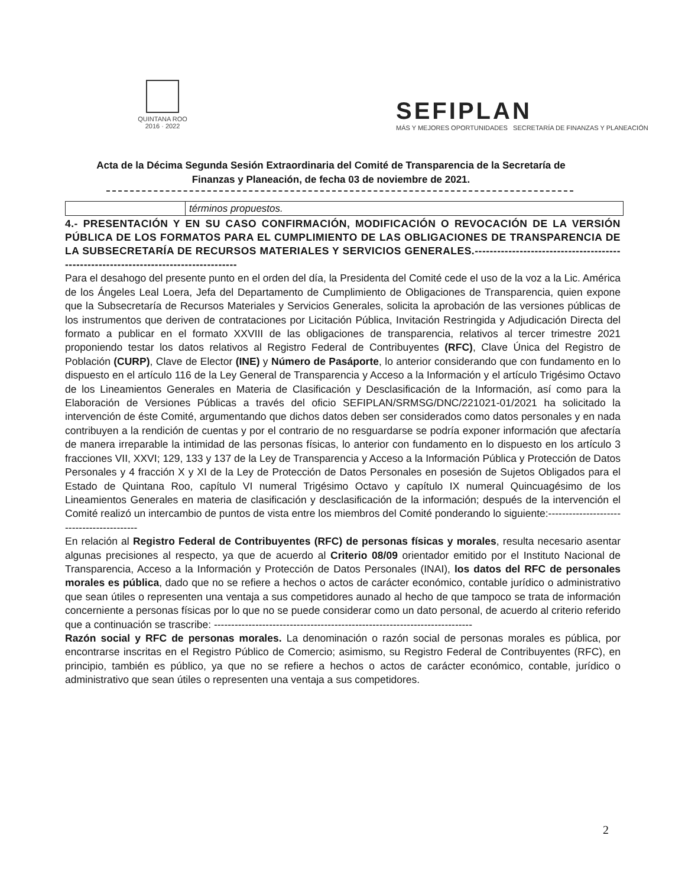QUINTANA ROO
2016 · 2022
SEFIPLAN
MÁS Y MEJORES OPORTUNIDADES SECRETARÍA DE FINANZAS Y PLANEACIÓN
Acta de la Décima Segunda Sesión Extraordinaria del Comité de Transparencia de la Secretaría de Finanzas y Planeación, de fecha 03 de noviembre de 2021.
| | términos propuestos. |
4.- PRESENTACIÓN Y EN SU CASO CONFIRMACIÓN, MODIFICACIÓN O REVOCACIÓN DE LA VERSIÓN PÚBLICA DE LOS FORMATOS PARA EL CUMPLIMIENTO DE LAS OBLIGACIONES DE TRANSPARENCIA DE LA SUBSECRETARÍA DE RECURSOS MATERIALES Y SERVICIOS GENERALES.-------------------------------------------------------------------------------------
Para el desahogo del presente punto en el orden del día, la Presidenta del Comité cede el uso de la voz a la Lic. América de los Ángeles Leal Loera, Jefa del Departamento de Cumplimiento de Obligaciones de Transparencia, quien expone que la Subsecretaría de Recursos Materiales y Servicios Generales, solicita la aprobación de las versiones públicas de los instrumentos que deriven de contrataciones por Licitación Pública, Invitación Restringida y Adjudicación Directa del formato a publicar en el formato XXVIII de las obligaciones de transparencia, relativos al tercer trimestre 2021 proponiendo testar los datos relativos al Registro Federal de Contribuyentes (RFC), Clave Única del Registro de Población (CURP), Clave de Elector (INE) y Número de Pasáporte, lo anterior considerando que con fundamento en lo dispuesto en el artículo 116 de la Ley General de Transparencia y Acceso a la Información y el artículo Trigésimo Octavo de los Lineamientos Generales en Materia de Clasificación y Desclasificación de la Información, así como para la Elaboración de Versiones Públicas a través del oficio SEFIPLAN/SRMSG/DNC/221021-01/2021 ha solicitado la intervención de éste Comité, argumentando que dichos datos deben ser considerados como datos personales y en nada contribuyen a la rendición de cuentas y por el contrario de no resguardarse se podría exponer información que afectaría de manera irreparable la intimidad de las personas físicas, lo anterior con fundamento en lo dispuesto en los artículo 3 fracciones VII, XXVI; 129, 133 y 137 de la Ley de Transparencia y Acceso a la Información Pública y Protección de Datos Personales y 4 fracción X y XI de la Ley de Protección de Datos Personales en posesión de Sujetos Obligados para el Estado de Quintana Roo, capítulo VI numeral Trigésimo Octavo y capítulo IX numeral Quincuagésimo de los Lineamientos Generales en materia de clasificación y desclasificación de la información; después de la intervención el Comité realizó un intercambio de puntos de vista entre los miembros del Comité ponderando lo siguiente:------------------------------------------
En relación al Registro Federal de Contribuyentes (RFC) de personas físicas y morales, resulta necesario asentar algunas precisiones al respecto, ya que de acuerdo al Criterio 08/09 orientador emitido por el Instituto Nacional de Transparencia, Acceso a la Información y Protección de Datos Personales (INAI), los datos del RFC de personales morales es pública, dado que no se refiere a hechos o actos de carácter económico, contable jurídico o administrativo que sean útiles o representen una ventaja a sus competidores aunado al hecho de que tampoco se trata de información concerniente a personas físicas por lo que no se puede considerar como un dato personal, de acuerdo al criterio referido que a continuación se trascribe: ---------------------------------------------------------------------------
Razón social y RFC de personas morales. La denominación o razón social de personas morales es pública, por encontrarse inscritas en el Registro Público de Comercio; asimismo, su Registro Federal de Contribuyentes (RFC), en principio, también es público, ya que no se refiere a hechos o actos de carácter económico, contable, jurídico o administrativo que sean útiles o representen una ventaja a sus competidores.
2